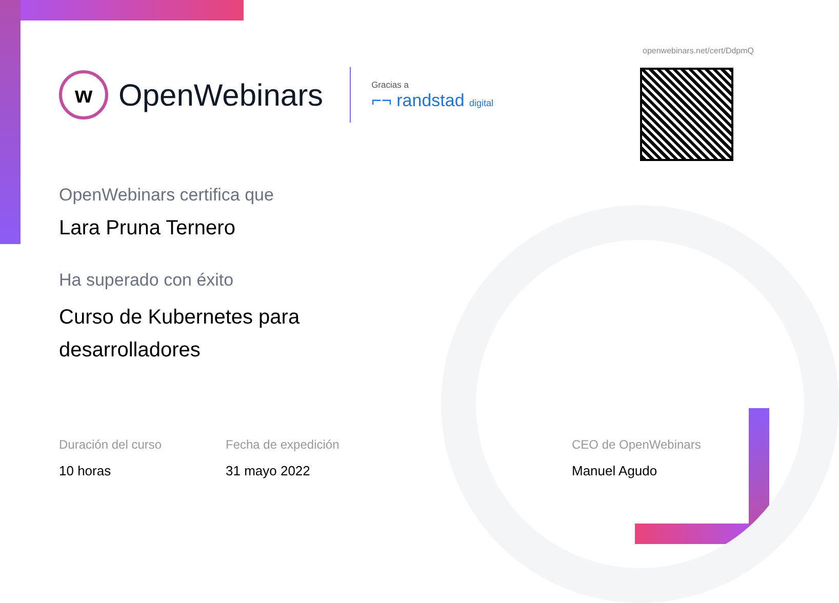openwebinars.net/cert/DdpmQ
w
OpenWebinars
Gracias a
⌐¬ randstad digital
OpenWebinars certifica que
Lara Pruna Ternero
Ha superado con éxito
Curso de Kubernetes para
desarrolladores
Duración del curso
10 horas
Fecha de expedición
31 mayo 2022
CEO de OpenWebinars
Manuel Agudo